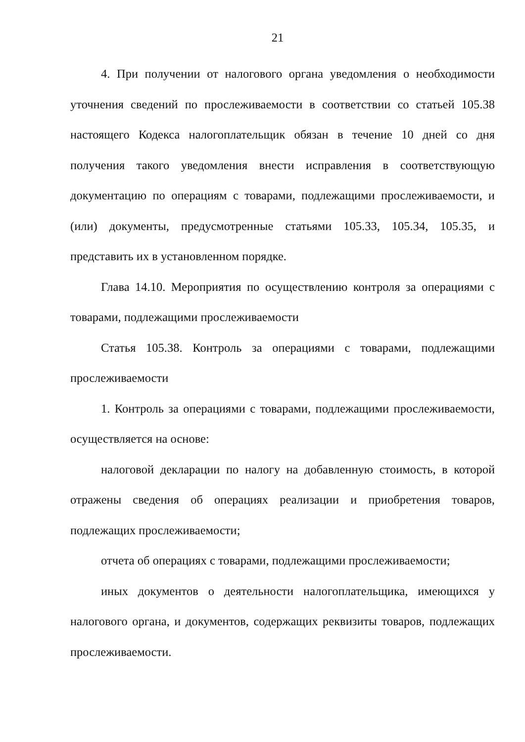21
4. При получении от налогового органа уведомления о необходимости уточнения сведений по прослеживаемости в соответствии со статьей 105.38 настоящего Кодекса налогоплательщик обязан в течение 10 дней со дня получения такого уведомления внести исправления в соответствующую документацию по операциям с товарами, подлежащими прослеживаемости, и (или) документы, предусмотренные статьями 105.33, 105.34, 105.35, и представить их в установленном порядке.
Глава 14.10. Мероприятия по осуществлению контроля за операциями с товарами, подлежащими прослеживаемости
Статья 105.38. Контроль за операциями с товарами, подлежащими прослеживаемости
1. Контроль за операциями с товарами, подлежащими прослеживаемости, осуществляется на основе:
налоговой декларации по налогу на добавленную стоимость, в которой отражены сведения об операциях реализации и приобретения товаров, подлежащих прослеживаемости;
отчета об операциях с товарами, подлежащими прослеживаемости;
иных документов о деятельности налогоплательщика, имеющихся у налогового органа, и документов, содержащих реквизиты товаров, подлежащих прослеживаемости.